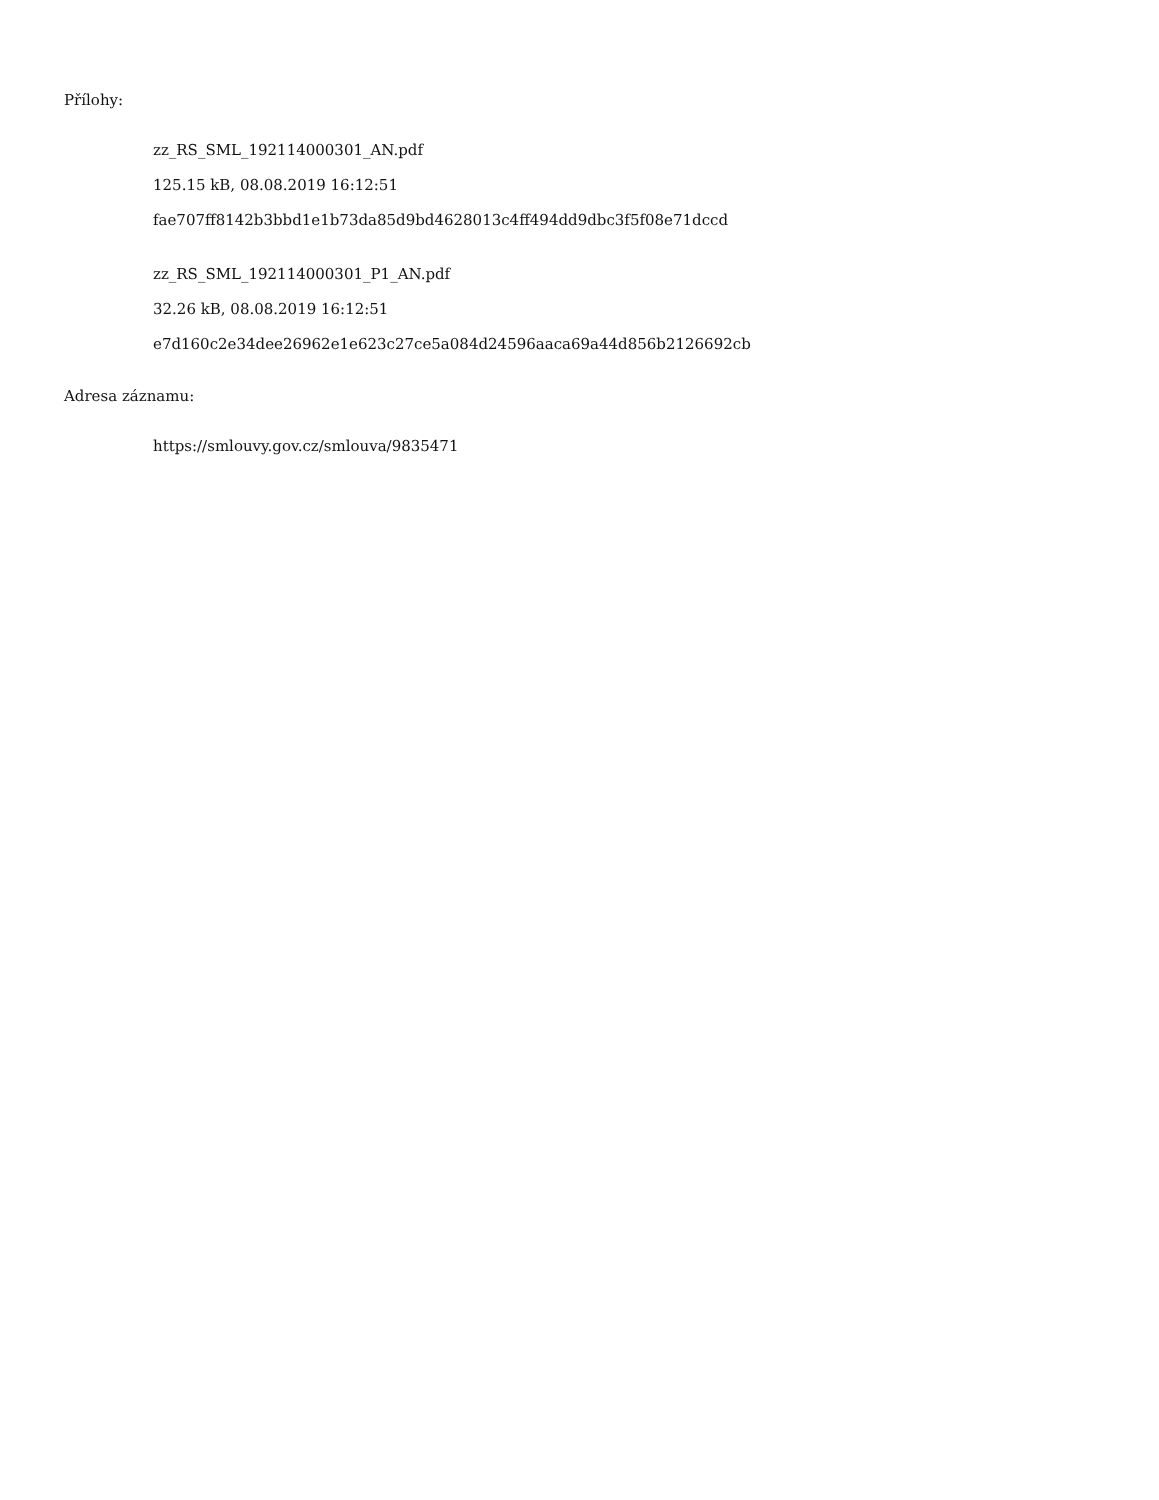Přílohy:
zz_RS_SML_192114000301_AN.pdf
125.15 kB, 08.08.2019 16:12:51
fae707ff8142b3bbd1e1b73da85d9bd4628013c4ff494dd9dbc3f5f08e71dccd
zz_RS_SML_192114000301_P1_AN.pdf
32.26 kB, 08.08.2019 16:12:51
e7d160c2e34dee26962e1e623c27ce5a084d24596aaca69a44d856b2126692cb
Adresa záznamu:
https://smlouvy.gov.cz/smlouva/9835471